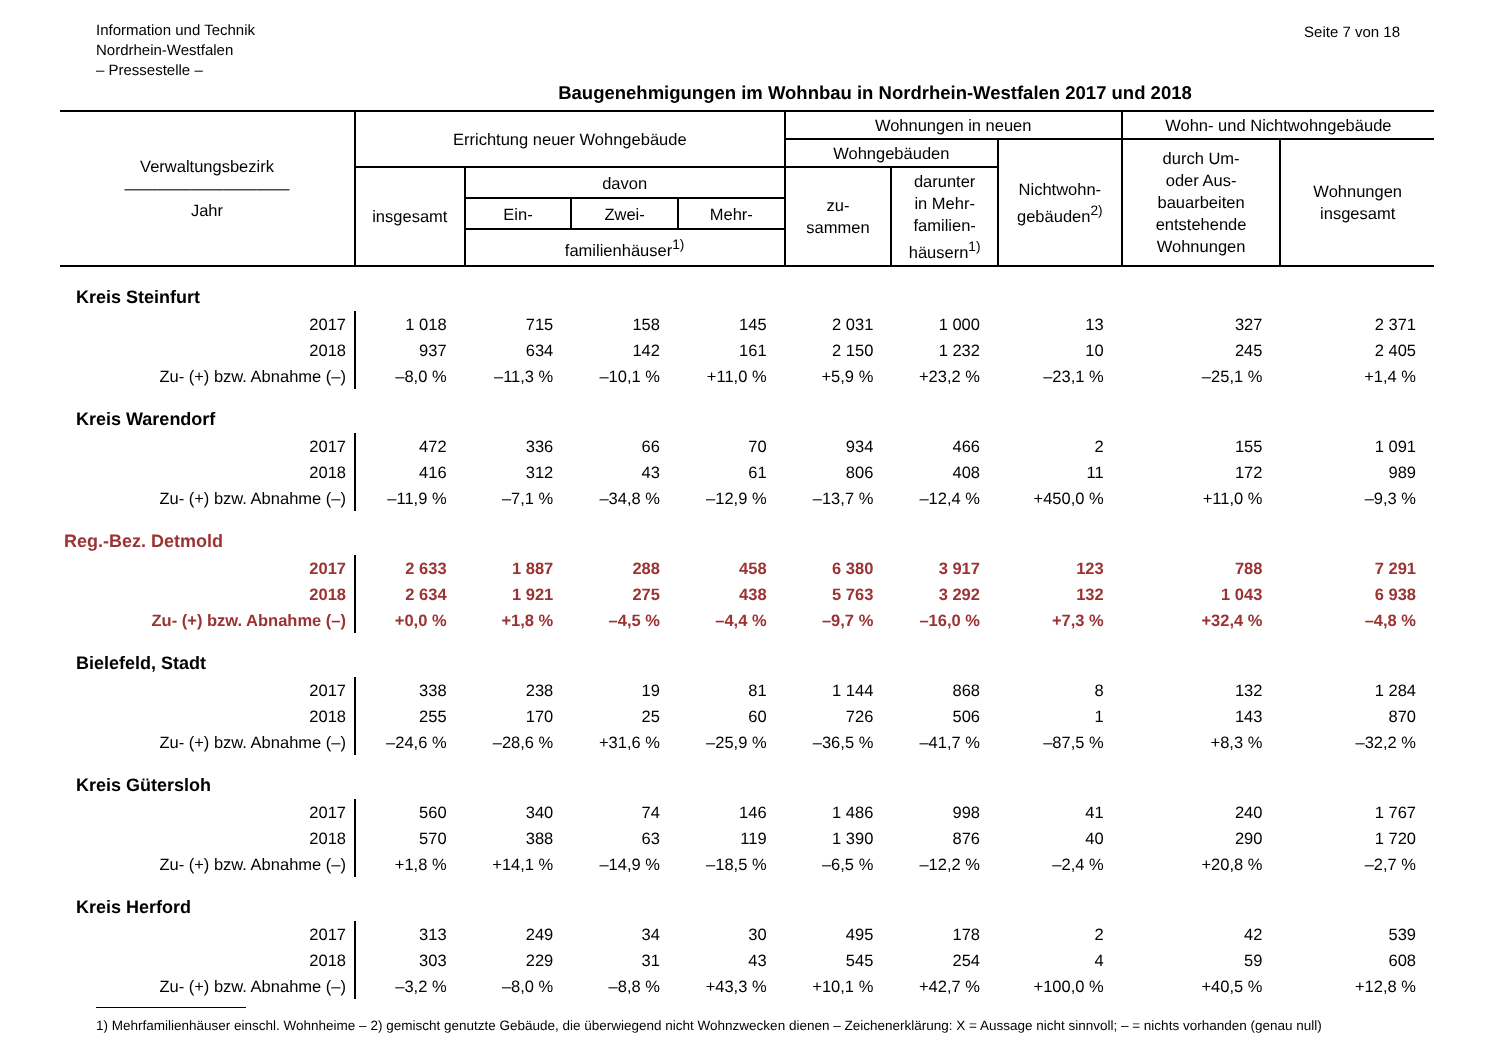Information und Technik
Nordrhein-Westfalen
– Pressestelle –
Seite 7 von 18
Baugenehmigungen im Wohnbau in Nordrhein-Westfalen 2017 und 2018
| Verwaltungsbezirk —————————— Jahr | Errichtung neuer Wohngebäude | | | | Wohnungen in neuen | | | Wohn- und Nichtwohngebäude | |
| --- | --- | --- | --- | --- | --- | --- | --- | --- | --- |
| | | | | | Wohngebäuden | | Nichtwohn- gebäuden<sup>2)</sup> | durch Um- oder Aus- bauarbeiten entstehende Wohnungen | Wohnungen insgesamt |
| | insgesamt | davon | | | zu- sammen | darunter in Mehr- familien- häusern<sup>1)</sup> | | | |
| | | Ein- | Zwei- | Mehr- | | | | | |
| | | familienhäuser<sup>1)</sup> | | | | | | | |
| Kreis Steinfurt | | | | | | | | | |
| 2017 | 1 018 | 715 | 158 | 145 | 2 031 | 1 000 | 13 | 327 | 2 371 |
| 2018 | 937 | 634 | 142 | 161 | 2 150 | 1 232 | 10 | 245 | 2 405 |
| Zu- (+) bzw. Abnahme (–) | –8,0 % | –11,3 % | –10,1 % | +11,0 % | +5,9 % | +23,2 % | –23,1 % | –25,1 % | +1,4 % |
| Kreis Warendorf | | | | | | | | | |
| 2017 | 472 | 336 | 66 | 70 | 934 | 466 | 2 | 155 | 1 091 |
| 2018 | 416 | 312 | 43 | 61 | 806 | 408 | 11 | 172 | 989 |
| Zu- (+) bzw. Abnahme (–) | –11,9 % | –7,1 % | –34,8 % | –12,9 % | –13,7 % | –12,4 % | +450,0 % | +11,0 % | –9,3 % |
| Reg.-Bez. Detmold | | | | | | | | | |
| 2017 | 2 633 | 1 887 | 288 | 458 | 6 380 | 3 917 | 123 | 788 | 7 291 |
| 2018 | 2 634 | 1 921 | 275 | 438 | 5 763 | 3 292 | 132 | 1 043 | 6 938 |
| Zu- (+) bzw. Abnahme (–) | +0,0 % | +1,8 % | –4,5 % | –4,4 % | –9,7 % | –16,0 % | +7,3 % | +32,4 % | –4,8 % |
| Bielefeld, Stadt | | | | | | | | | |
| 2017 | 338 | 238 | 19 | 81 | 1 144 | 868 | 8 | 132 | 1 284 |
| 2018 | 255 | 170 | 25 | 60 | 726 | 506 | 1 | 143 | 870 |
| Zu- (+) bzw. Abnahme (–) | –24,6 % | –28,6 % | +31,6 % | –25,9 % | –36,5 % | –41,7 % | –87,5 % | +8,3 % | –32,2 % |
| Kreis Gütersloh | | | | | | | | | |
| 2017 | 560 | 340 | 74 | 146 | 1 486 | 998 | 41 | 240 | 1 767 |
| 2018 | 570 | 388 | 63 | 119 | 1 390 | 876 | 40 | 290 | 1 720 |
| Zu- (+) bzw. Abnahme (–) | +1,8 % | +14,1 % | –14,9 % | –18,5 % | –6,5 % | –12,2 % | –2,4 % | +20,8 % | –2,7 % |
| Kreis Herford | | | | | | | | | |
| 2017 | 313 | 249 | 34 | 30 | 495 | 178 | 2 | 42 | 539 |
| 2018 | 303 | 229 | 31 | 43 | 545 | 254 | 4 | 59 | 608 |
| Zu- (+) bzw. Abnahme (–) | –3,2 % | –8,0 % | –8,8 % | +43,3 % | +10,1 % | +42,7 % | +100,0 % | +40,5 % | +12,8 % |
1) Mehrfamilienhäuser einschl. Wohnheime – 2) gemischt genutzte Gebäude, die überwiegend nicht Wohnzwecken dienen – Zeichenerklärung: X = Aussage nicht sinnvoll; – = nichts vorhanden (genau null)